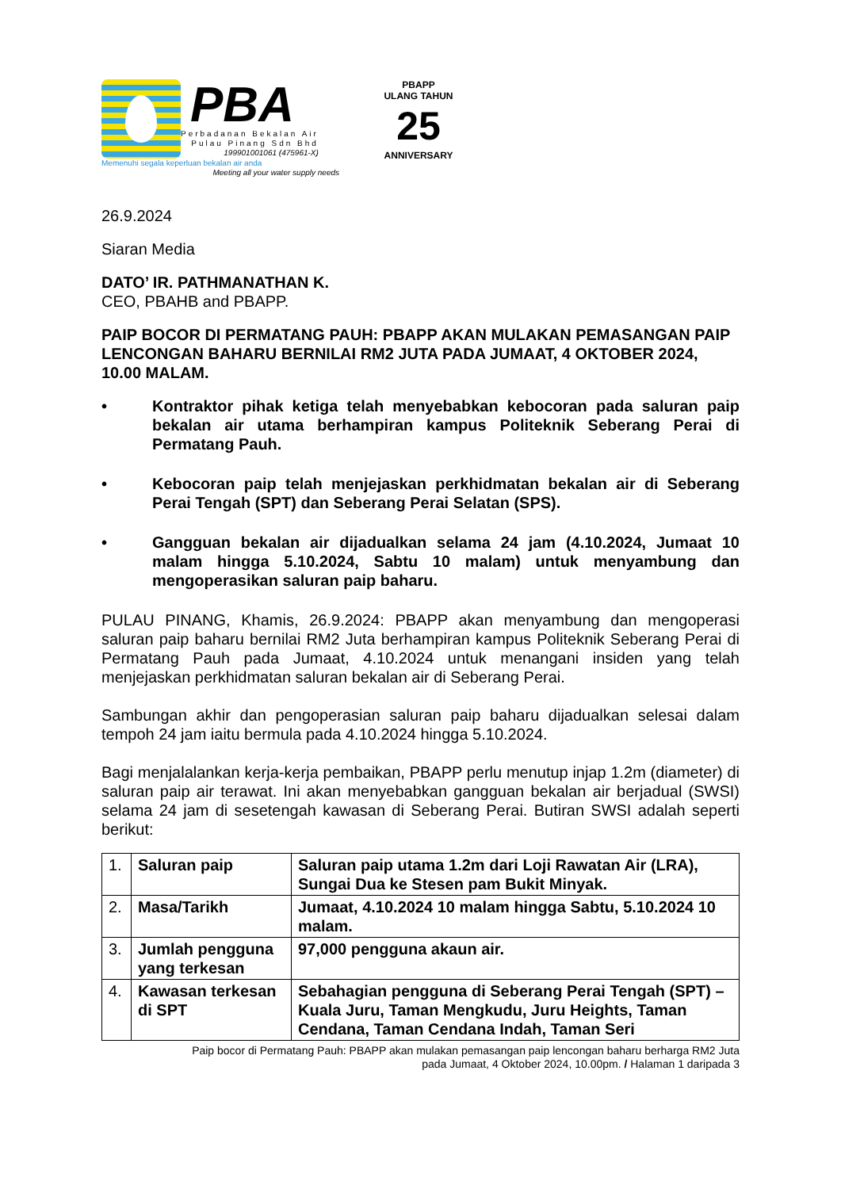PBA
Perbadanan Bekalan Air
Pulau Pinang Sdn Bhd
199901001061 (475961-X)
Memenuhi segala keperluan bekalan air anda
Meeting all your water supply needs
PBAPP
ULANG TAHUN
25
ANNIVERSARY
26.9.2024
Siaran Media
DATO’ IR. PATHMANATHAN K.
CEO, PBAHB and PBAPP.
PAIP BOCOR DI PERMATANG PAUH: PBAPP AKAN MULAKAN PEMASANGAN PAIP LENCONGAN BAHARU BERNILAI RM2 JUTA PADA JUMAAT, 4 OKTOBER 2024, 10.00 MALAM.
• Kontraktor pihak ketiga telah menyebabkan kebocoran pada saluran paip bekalan air utama berhampiran kampus Politeknik Seberang Perai di Permatang Pauh.
• Kebocoran paip telah menjejaskan perkhidmatan bekalan air di Seberang Perai Tengah (SPT) dan Seberang Perai Selatan (SPS).
• Gangguan bekalan air dijadualkan selama 24 jam (4.10.2024, Jumaat 10 malam hingga 5.10.2024, Sabtu 10 malam) untuk menyambung dan mengoperasikan saluran paip baharu.
PULAU PINANG, Khamis, 26.9.2024: PBAPP akan menyambung dan mengoperasi saluran paip baharu bernilai RM2 Juta berhampiran kampus Politeknik Seberang Perai di Permatang Pauh pada Jumaat, 4.10.2024 untuk menangani insiden yang telah menjejaskan perkhidmatan saluran bekalan air di Seberang Perai.
Sambungan akhir dan pengoperasian saluran paip baharu dijadualkan selesai dalam tempoh 24 jam iaitu bermula pada 4.10.2024 hingga 5.10.2024.
Bagi menjalalankan kerja-kerja pembaikan, PBAPP perlu menutup injap 1.2m (diameter) di saluran paip air terawat. Ini akan menyebabkan gangguan bekalan air berjadual (SWSI) selama 24 jam di sesetengah kawasan di Seberang Perai. Butiran SWSI adalah seperti berikut:
| 1. | Saluran paip | Saluran paip utama 1.2m dari Loji Rawatan Air (LRA), Sungai Dua ke Stesen pam Bukit Minyak. |
| 2. | Masa/Tarikh | Jumaat, 4.10.2024 10 malam hingga Sabtu, 5.10.2024 10 malam. |
| 3. | Jumlah pengguna yang terkesan | 97,000 pengguna akaun air. |
| 4. | Kawasan terkesan di SPT | Sebahagian pengguna di Seberang Perai Tengah (SPT) – Kuala Juru, Taman Mengkudu, Juru Heights, Taman Cendana, Taman Cendana Indah, Taman Seri |
Paip bocor di Permatang Pauh: PBAPP akan mulakan pemasangan paip lencongan baharu berharga RM2 Juta
pada Jumaat, 4 Oktober 2024, 10.00pm. / Halaman 1 daripada 3